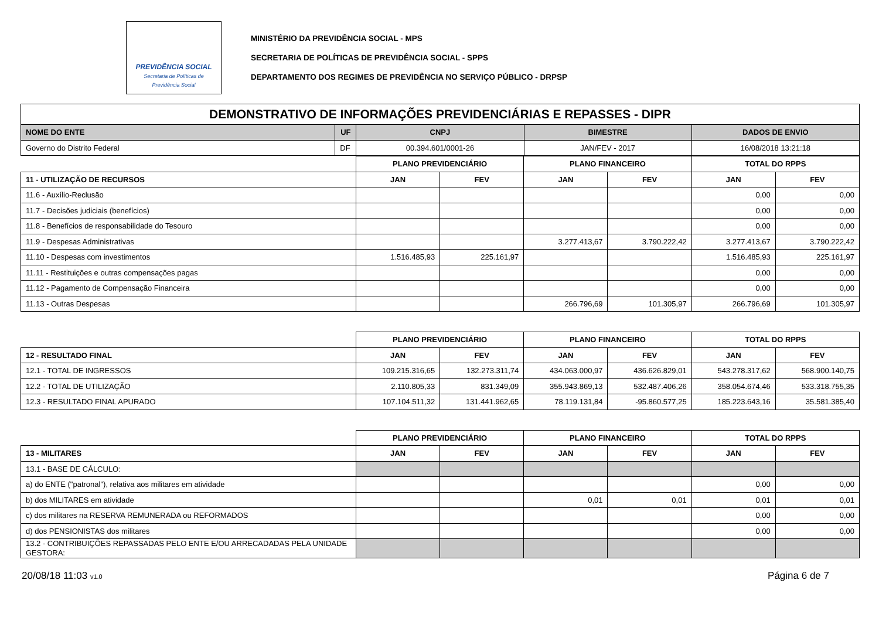PREVIDÊNCIA SOCIAL
Secretaria de Políticas de
Previdência Social
MINISTÉRIO DA PREVIDÊNCIA SOCIAL - MPS
SECRETARIA DE POLÍTICAS DE PREVIDÊNCIA SOCIAL - SPPS
DEPARTAMENTO DOS REGIMES DE PREVIDÊNCIA NO SERVIÇO PÚBLICO - DRPSP
| DEMONSTRATIVO DE INFORMAÇÕES PREVIDENCIÁRIAS E REPASSES - DIPR | | | | |
| --- | --- | --- | --- | --- |
| NOME DO ENTE | UF | CNPJ | BIMESTRE | DADOS DE ENVIO |
| Governo do Distrito Federal | DF | 00.394.601/0001-26 | JAN/FEV - 2017 | 16/08/2018 13:21:18 |
| | PLANO PREVIDENCIÁRIO | | PLANO FINANCEIRO | | TOTAL DO RPPS | |
| 11 - UTILIZAÇÃO DE RECURSOS | JAN | FEV | JAN | FEV | JAN | FEV |
| 11.6 - Auxílio-Reclusão | | | | | 0,00 | 0,00 |
| 11.7 - Decisões judiciais (benefícios) | | | | | 0,00 | 0,00 |
| 11.8 - Benefícios de responsabilidade do Tesouro | | | | | 0,00 | 0,00 |
| 11.9 - Despesas Administrativas | | | 3.277.413,67 | 3.790.222,42 | 3.277.413,67 | 3.790.222,42 |
| 11.10 - Despesas com investimentos | 1.516.485,93 | 225.161,97 | | | 1.516.485,93 | 225.161,97 |
| 11.11 - Restituições e outras compensações pagas | | | | | 0,00 | 0,00 |
| 11.12 - Pagamento de Compensação Financeira | | | | | 0,00 | 0,00 |
| 11.13 - Outras Despesas | | | 266.796,69 | 101.305,97 | 266.796,69 | 101.305,97 |
| | PLANO PREVIDENCIÁRIO | | PLANO FINANCEIRO | | TOTAL DO RPPS | |
| 12 - RESULTADO FINAL | JAN | FEV | JAN | FEV | JAN | FEV |
| 12.1 - TOTAL DE INGRESSOS | 109.215.316,65 | 132.273.311,74 | 434.063.000,97 | 436.626.829,01 | 543.278.317,62 | 568.900.140,75 |
| 12.2 - TOTAL DE UTILIZAÇÃO | 2.110.805,33 | 831.349,09 | 355.943.869,13 | 532.487.406,26 | 358.054.674,46 | 533.318.755,35 |
| 12.3 - RESULTADO FINAL APURADO | 107.104.511,32 | 131.441.962,65 | 78.119.131,84 | -95.860.577,25 | 185.223.643,16 | 35.581.385,40 |
| | PLANO PREVIDENCIÁRIO | | PLANO FINANCEIRO | | TOTAL DO RPPS | |
| 13 - MILITARES | JAN | FEV | JAN | FEV | JAN | FEV |
| 13.1 - BASE DE CÁLCULO: | | | | | | |
| a) do ENTE ("patronal"), relativa aos militares em atividade | | | | | 0,00 | 0,00 |
| b) dos MILITARES em atividade | | | 0,01 | 0,01 | 0,01 | 0,01 |
| c) dos militares na RESERVA REMUNERADA ou REFORMADOS | | | | | 0,00 | 0,00 |
| d) dos PENSIONISTAS dos militares | | | | | 0,00 | 0,00 |
| 13.2 - CONTRIBUIÇÕES REPASSADAS PELO ENTE E/OU ARRECADADAS PELA UNIDADE GESTORA: | | | | | | |
20/08/18 11:03 v1.0
Página 6 de 7